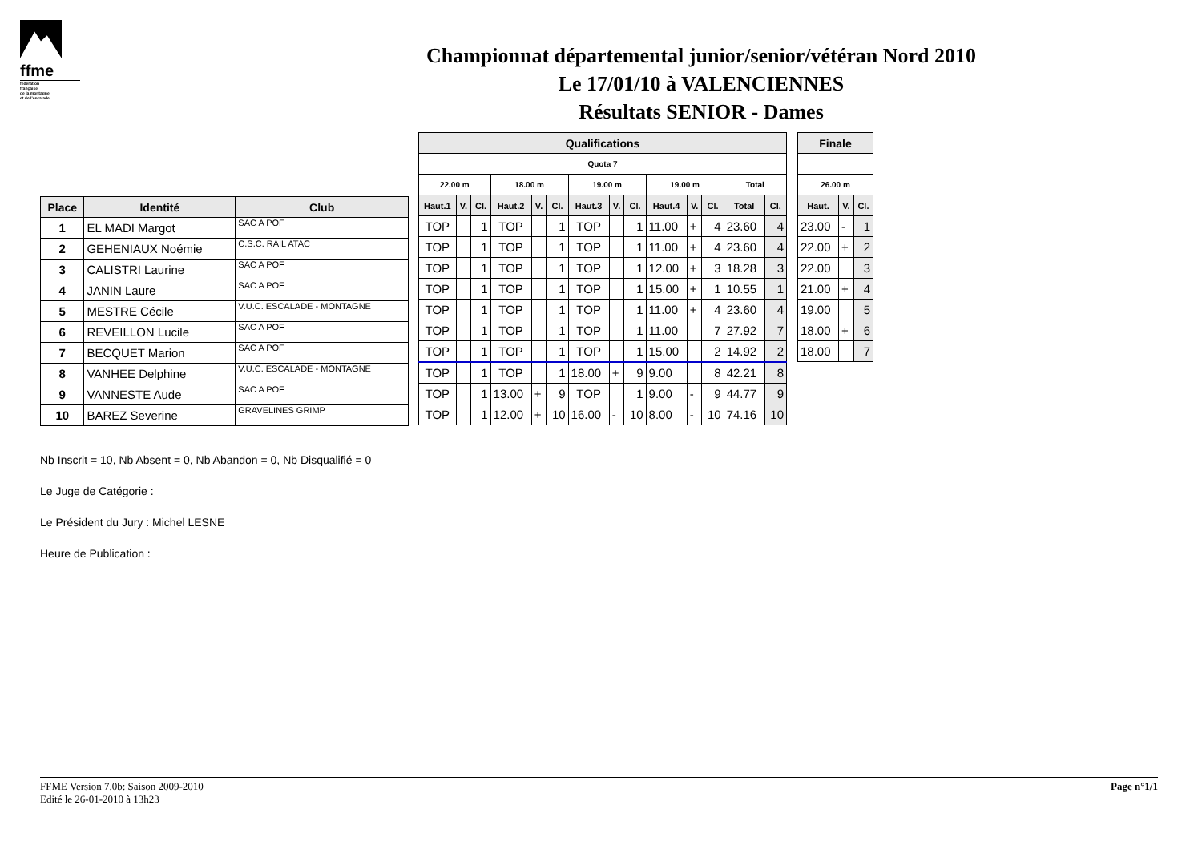ffme
fédération
française
de la montagne
et de l'escalade
Championnat départemental junior/senior/vétéran Nord 2010
Le 17/01/10 à VALENCIENNES
Résultats SENIOR - Dames
| Place | Identité | Club |
| --- | --- | --- |
| 1 | EL MADI Margot | SAC A POF |
| 2 | GEHENIAUX Noémie | C.S.C. RAIL ATAC |
| 3 | CALISTRI Laurine | SAC A POF |
| 4 | JANIN Laure | SAC A POF |
| 5 | MESTRE Cécile | V.U.C. ESCALADE - MONTAGNE |
| 6 | REVEILLON Lucile | SAC A POF |
| 7 | BECQUET Marion | SAC A POF |
| 8 | VANHEE Delphine | V.U.C. ESCALADE - MONTAGNE |
| 9 | VANNESTE Aude | SAC A POF |
| 10 | BAREZ Severine | GRAVELINES GRIMP |
| Qualifications | | | | | | | | | | | | | |
| --- | --- | --- | --- | --- | --- | --- | --- | --- | --- | --- | --- | --- | --- |
| Quota 7 | | | | | | | | | | | | | |
| 22.00 m | | | 18.00 m | | | 19.00 m | | | 19.00 m | | | Total | |
| Haut.1 | V. | Cl. | Haut.2 | V. | Cl. | Haut.3 | V. | Cl. | Haut.4 | V. | Cl. | Total | Cl. |
| TOP | | 1 | TOP | | 1 | TOP | | 1 | 11.00 | + | 4 | 23.60 | 4 |
| TOP | | 1 | TOP | | 1 | TOP | | 1 | 11.00 | + | 4 | 23.60 | 4 |
| TOP | | 1 | TOP | | 1 | TOP | | 1 | 12.00 | + | 3 | 18.28 | 3 |
| TOP | | 1 | TOP | | 1 | TOP | | 1 | 15.00 | + | 1 | 10.55 | 1 |
| TOP | | 1 | TOP | | 1 | TOP | | 1 | 11.00 | + | 4 | 23.60 | 4 |
| TOP | | 1 | TOP | | 1 | TOP | | 1 | 11.00 | | 7 | 27.92 | 7 |
| TOP | | 1 | TOP | | 1 | TOP | | 1 | 15.00 | | 2 | 14.92 | 2 |
| TOP | | 1 | TOP | | 1 | 18.00 | + | 9 | 9.00 | | 8 | 42.21 | 8 |
| TOP | | 1 | 13.00 | + | 9 | TOP | | 1 | 9.00 | - | 9 | 44.77 | 9 |
| TOP | | 1 | 12.00 | + | 10 | 16.00 | - | 10 | 8.00 | - | 10 | 74.16 | 10 |
| Finale | | |
| --- | --- | --- |
| 26.00 m | | |
| Haut. | V. | Cl. |
| 23.00 | - | 1 |
| 22.00 | + | 2 |
| 22.00 | | 3 |
| 21.00 | + | 4 |
| 19.00 | | 5 |
| 18.00 | + | 6 |
| 18.00 | | 7 |
Nb Inscrit = 10, Nb Absent = 0, Nb Abandon = 0, Nb Disqualifié = 0
Le Juge de Catégorie :
Le Président du Jury : Michel LESNE
Heure de Publication :
FFME Version 7.0b: Saison 2009-2010
Edité le 26-01-2010 à 13h23
Page n°1/1